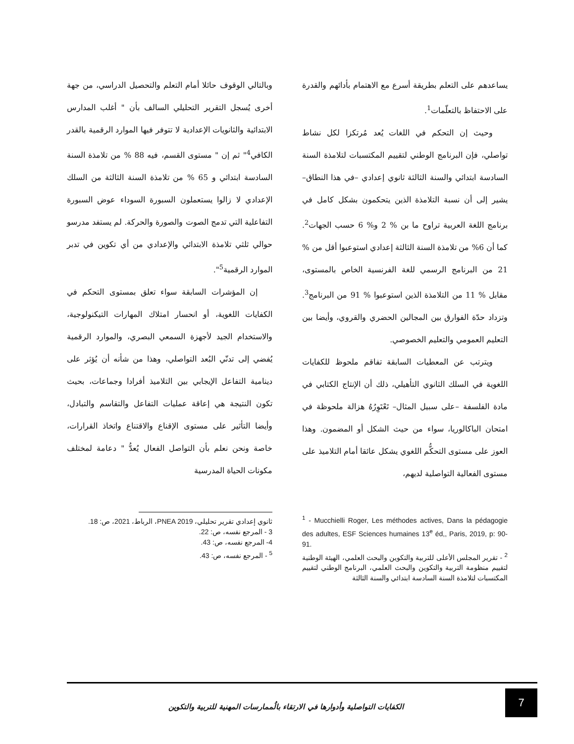يساعدهم على التعلم بطريقة أسرع مع الاهتمام بأدائهم والقدرة على الاحتفاظ بالتعلّمات<sup>1</sup>.
وحيث إن التحكم في اللغات يُعد مُرتكزا لكل نشاط تواصلي، فإن البرنامج الوطني لتقييم المكتسبات لتلامذة السنة السادسة ابتدائي والسنة الثالثة ثانوي إعدادي –في هذا النطاق– يشير إلى أن نسبة التلامذة الذين يتحكمون بشكل كامل في برنامج اللغة العربية تراوح ما بن % 2 و% 6 حسب الجهات<sup>2</sup>. كما أن 6% من تلامذة السنة الثالثة إعدادي استوعبوا أقل من % 21 من البرنامج الرسمي للغة الفرنسية الخاص بالمستوى، مقابل % 11 من التلامذة الذين استوعبوا % 91 من البرنامج<sup>3</sup>. وتزداد حدّة الفوارق بين المجالين الحضري والقروي، وأيضا بين التعليم العمومي والتعليم الخصوصي.
ويترتب عن المعطيات السابقة تفاقم ملحوظ للكفايات اللغوية في السلك الثانوي التأهيلي، ذلك أن الإنتاج الكتابي في مادة الفلسفة –على سبيل المثال– تَعْتَوِرُهُ هزالة ملحوظة في امتحان الباكالوريا، سواء من حيث الشكل أو المضمون. وهذا العوز على مستوى التحكُّم اللغوي يشكل عائقا أمام التلاميذ على مستوى الفعالية التواصلية لديهم،
<sup>1</sup> - Mucchielli Roger, Les méthodes actives, Dans la pédagogie des adultes, ESF Sciences humaines 13<sup>e</sup> éd,, Paris, 2019, p: 90-91.
<sup>2</sup> - تقرير المجلس الأعلى للتربية والتكوين والبحث العلمي، الهيئة الوطنية لتقييم منظومة التربية والتكوين والبحث العلمي، البرنامج الوطني لتقييم المكتسبات لتلامذة السنة السادسة ابتدائي والسنة الثالثة
وبالتالي الوقوف حائلا أمام التعلم والتحصيل الدراسي، من جهة أخرى يُسجل التقرير التحليلي السالف بأن " أغلب المدارس الابتدائية والثانويات الإعدادية لا تتوفر فيها الموارد الرقمية بالقدر الكافي<sup>4</sup>" ثم إن " مستوى القسم، فيه 88 % من تلامذة السنة السادسة ابتدائي و 65 % من تلامذة السنة الثالثة من السلك الإعدادي لا زالوا يستعملون السبورة السوداء عوض السبورة التفاعلية التي تدمج الصوت والصورة والحركة. لم يستفد مدرسو حوالي ثلثي تلامذة الابتدائي والإعدادي من أي تكوين في تدبر الموارد الرقمية<sup>5</sup>".
إن المؤشرات السابقة سواء تعلق بمستوى التحكم في الكفايات اللغوية، أو انحسار امتلاك المهارات التيكنولوجية، والاستخدام الجيد لأجهزة السمعي البصري، والموارد الرقمية يُفضي إلى تدنّي البُعد التواصلي، وهذا من شأنه أن يُؤثر على دينامية التفاعل الإيجابي بين التلاميذ أفرادا وجماعات، بحيث تكون النتيجة هي إعاقة عمليات التفاعل والتقاسم والتبادل، وأيضا التأثير على مستوى الإقناع والاقتناع واتخاذ القرارات، خاصة ونحن نعلم بأن التواصل الفعال يُعدُّ " دعامة لمختلف مكونات الحياة المدرسية
ثانوي إعدادي تقرير تحليلي، PNEA 2019، الرباط، 2021، ص: 18.
3 - المرجع نفسه، ص: 22.
4- المرجع نفسه، ص: 43.
<sup>5</sup> - المرجع نفسه، ص: 43.
7
الكفايات التواصلية وأدوارها في الارتقاء بالُممارسات المهنية للتربية والتكوين